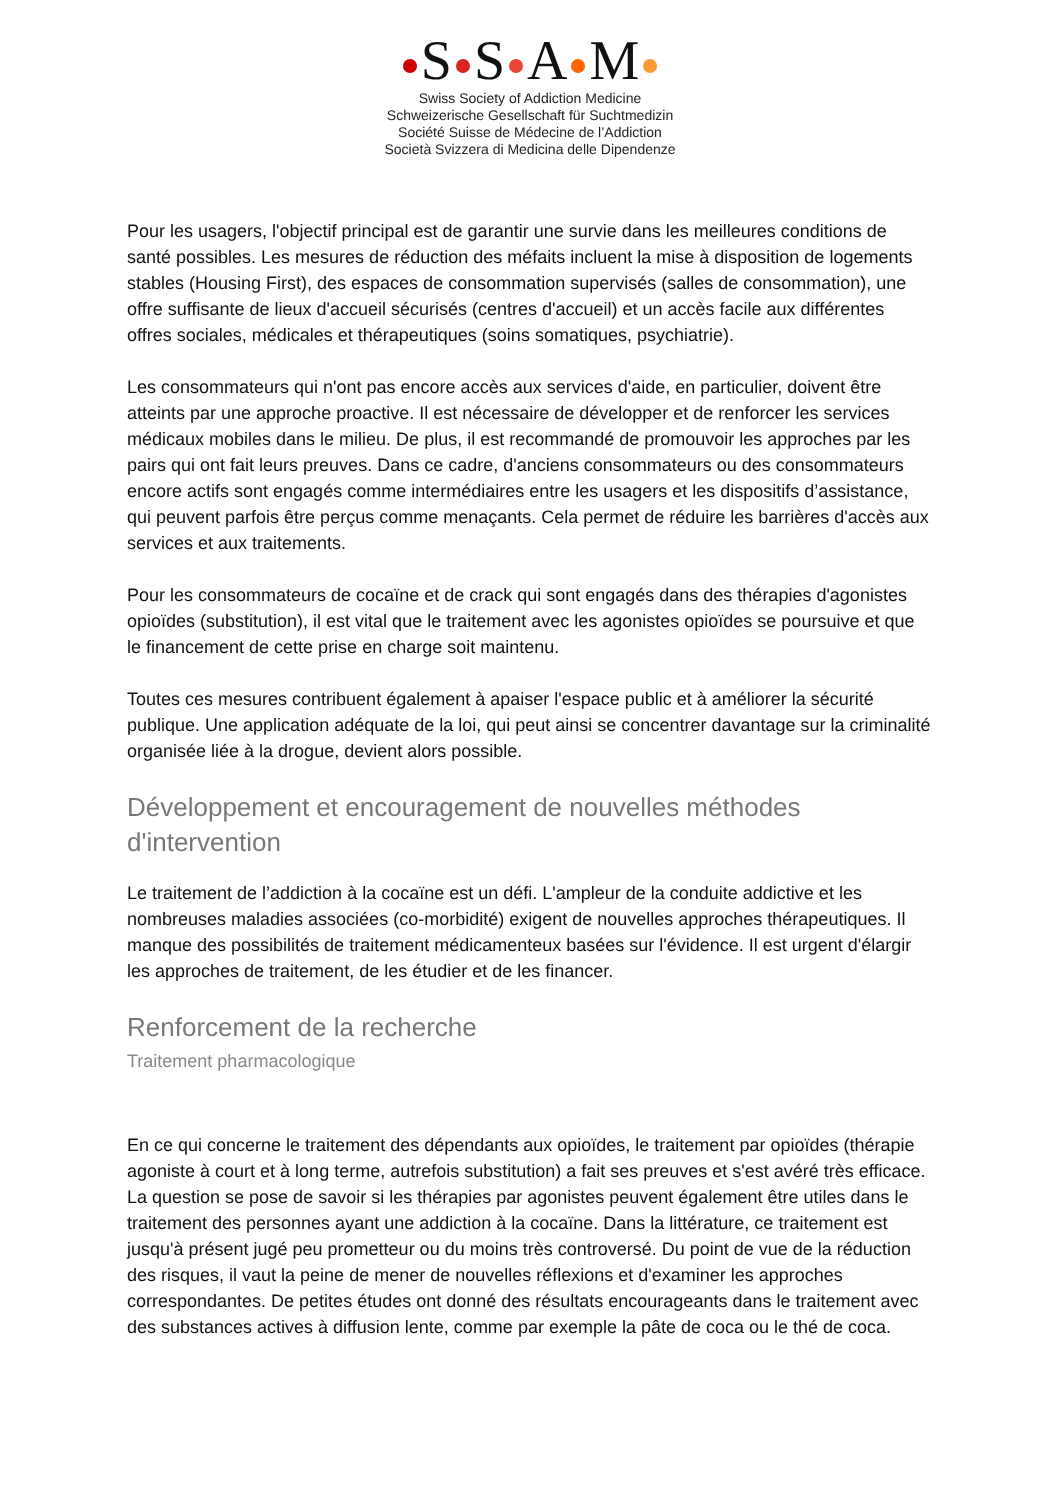S S A M
Swiss Society of Addiction Medicine
Schweizerische Gesellschaft für Suchtmedizin
Société Suisse de Médecine de l’Addiction
Società Svizzera di Medicina delle Dipendenze
Pour les usagers, l'objectif principal est de garantir une survie dans les meilleures conditions de santé possibles. Les mesures de réduction des méfaits incluent la mise à disposition de logements stables (Housing First), des espaces de consommation supervisés (salles de consommation), une offre suffisante de lieux d'accueil sécurisés (centres d'accueil) et un accès facile aux différentes offres sociales, médicales et thérapeutiques (soins somatiques, psychiatrie).
Les consommateurs qui n'ont pas encore accès aux services d'aide, en particulier, doivent être atteints par une approche proactive. Il est nécessaire de développer et de renforcer les services médicaux mobiles dans le milieu. De plus, il est recommandé de promouvoir les approches par les pairs qui ont fait leurs preuves. Dans ce cadre, d'anciens consommateurs ou des consommateurs encore actifs sont engagés comme intermédiaires entre les usagers et les dispositifs d’assistance, qui peuvent parfois être perçus comme menaçants. Cela permet de réduire les barrières d'accès aux services et aux traitements.
Pour les consommateurs de cocaïne et de crack qui sont engagés dans des thérapies d'agonistes opioïdes (substitution), il est vital que le traitement avec les agonistes opioïdes se poursuive et que le financement de cette prise en charge soit maintenu.
Toutes ces mesures contribuent également à apaiser l'espace public et à améliorer la sécurité publique. Une application adéquate de la loi, qui peut ainsi se concentrer davantage sur la criminalité organisée liée à la drogue, devient alors possible.
Développement et encouragement de nouvelles méthodes d'intervention
Le traitement de l’addiction à la cocaïne est un défi. L'ampleur de la conduite addictive et les nombreuses maladies associées (co-morbidité) exigent de nouvelles approches thérapeutiques. Il manque des possibilités de traitement médicamenteux basées sur l'évidence. Il est urgent d'élargir les approches de traitement, de les étudier et de les financer.
Renforcement de la recherche
Traitement pharmacologique
En ce qui concerne le traitement des dépendants aux opioïdes, le traitement par opioïdes (thérapie agoniste à court et à long terme, autrefois substitution) a fait ses preuves et s'est avéré très efficace. La question se pose de savoir si les thérapies par agonistes peuvent également être utiles dans le traitement des personnes ayant une addiction à la cocaïne. Dans la littérature, ce traitement est jusqu'à présent jugé peu prometteur ou du moins très controversé. Du point de vue de la réduction des risques, il vaut la peine de mener de nouvelles réflexions et d'examiner les approches correspondantes. De petites études ont donné des résultats encourageants dans le traitement avec des substances actives à diffusion lente, comme par exemple la pâte de coca ou le thé de coca.